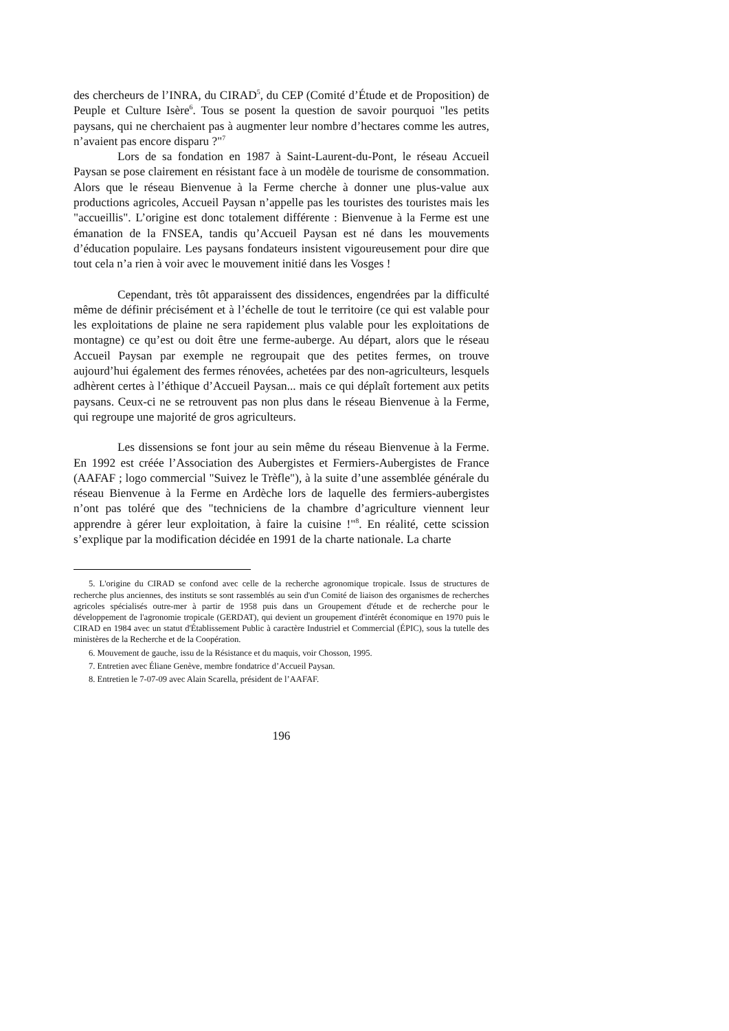des chercheurs de l’INRA, du CIRAD<sup>5</sup>, du CEP (Comité d’Étude et de Proposition) de Peuple et Culture Isère<sup>6</sup>. Tous se posent la question de savoir pourquoi "les petits paysans, qui ne cherchaient pas à augmenter leur nombre d’hectares comme les autres, n’avaient pas encore disparu ?"<sup>7</sup>
Lors de sa fondation en 1987 à Saint-Laurent-du-Pont, le réseau Accueil Paysan se pose clairement en résistant face à un modèle de tourisme de consommation. Alors que le réseau Bienvenue à la Ferme cherche à donner une plus-value aux productions agricoles, Accueil Paysan n’appelle pas les touristes des touristes mais les "accueillis". L’origine est donc totalement différente : Bienvenue à la Ferme est une émanation de la FNSEA, tandis qu’Accueil Paysan est né dans les mouvements d’éducation populaire. Les paysans fondateurs insistent vigoureusement pour dire que tout cela n’a rien à voir avec le mouvement initié dans les Vosges !
Cependant, très tôt apparaissent des dissidences, engendrées par la difficulté même de définir précisément et à l’échelle de tout le territoire (ce qui est valable pour les exploitations de plaine ne sera rapidement plus valable pour les exploitations de montagne) ce qu’est ou doit être une ferme-auberge. Au départ, alors que le réseau Accueil Paysan par exemple ne regroupait que des petites fermes, on trouve aujourd’hui également des fermes rénovées, achetées par des non-agriculteurs, lesquels adhèrent certes à l’éthique d’Accueil Paysan... mais ce qui déplaît fortement aux petits paysans. Ceux-ci ne se retrouvent pas non plus dans le réseau Bienvenue à la Ferme, qui regroupe une majorité de gros agriculteurs.
Les dissensions se font jour au sein même du réseau Bienvenue à la Ferme. En 1992 est créée l’Association des Aubergistes et Fermiers-Aubergistes de France (AAFAF ; logo commercial "Suivez le Trèfle"), à la suite d’une assemblée générale du réseau Bienvenue à la Ferme en Ardèche lors de laquelle des fermiers-aubergistes n’ont pas toléré que des "techniciens de la chambre d’agriculture viennent leur apprendre à gérer leur exploitation, à faire la cuisine !"<sup>8</sup>. En réalité, cette scission s’explique par la modification décidée en 1991 de la charte nationale. La charte
5. L'origine du CIRAD se confond avec celle de la recherche agronomique tropicale. Issus de structures de recherche plus anciennes, des instituts se sont rassemblés au sein d'un Comité de liaison des organismes de recherches agricoles spécialisés outre-mer à partir de 1958 puis dans un Groupement d'étude et de recherche pour le développement de l'agronomie tropicale (GERDAT), qui devient un groupement d'intérêt économique en 1970 puis le CIRAD en 1984 avec un statut d'Établissement Public à caractère Industriel et Commercial (ÉPIC), sous la tutelle des ministères de la Recherche et de la Coopération.
6. Mouvement de gauche, issu de la Résistance et du maquis, voir Chosson, 1995.
7. Entretien avec Éliane Genève, membre fondatrice d’Accueil Paysan.
8. Entretien le 7-07-09 avec Alain Scarella, président de l’AAFAF.
196